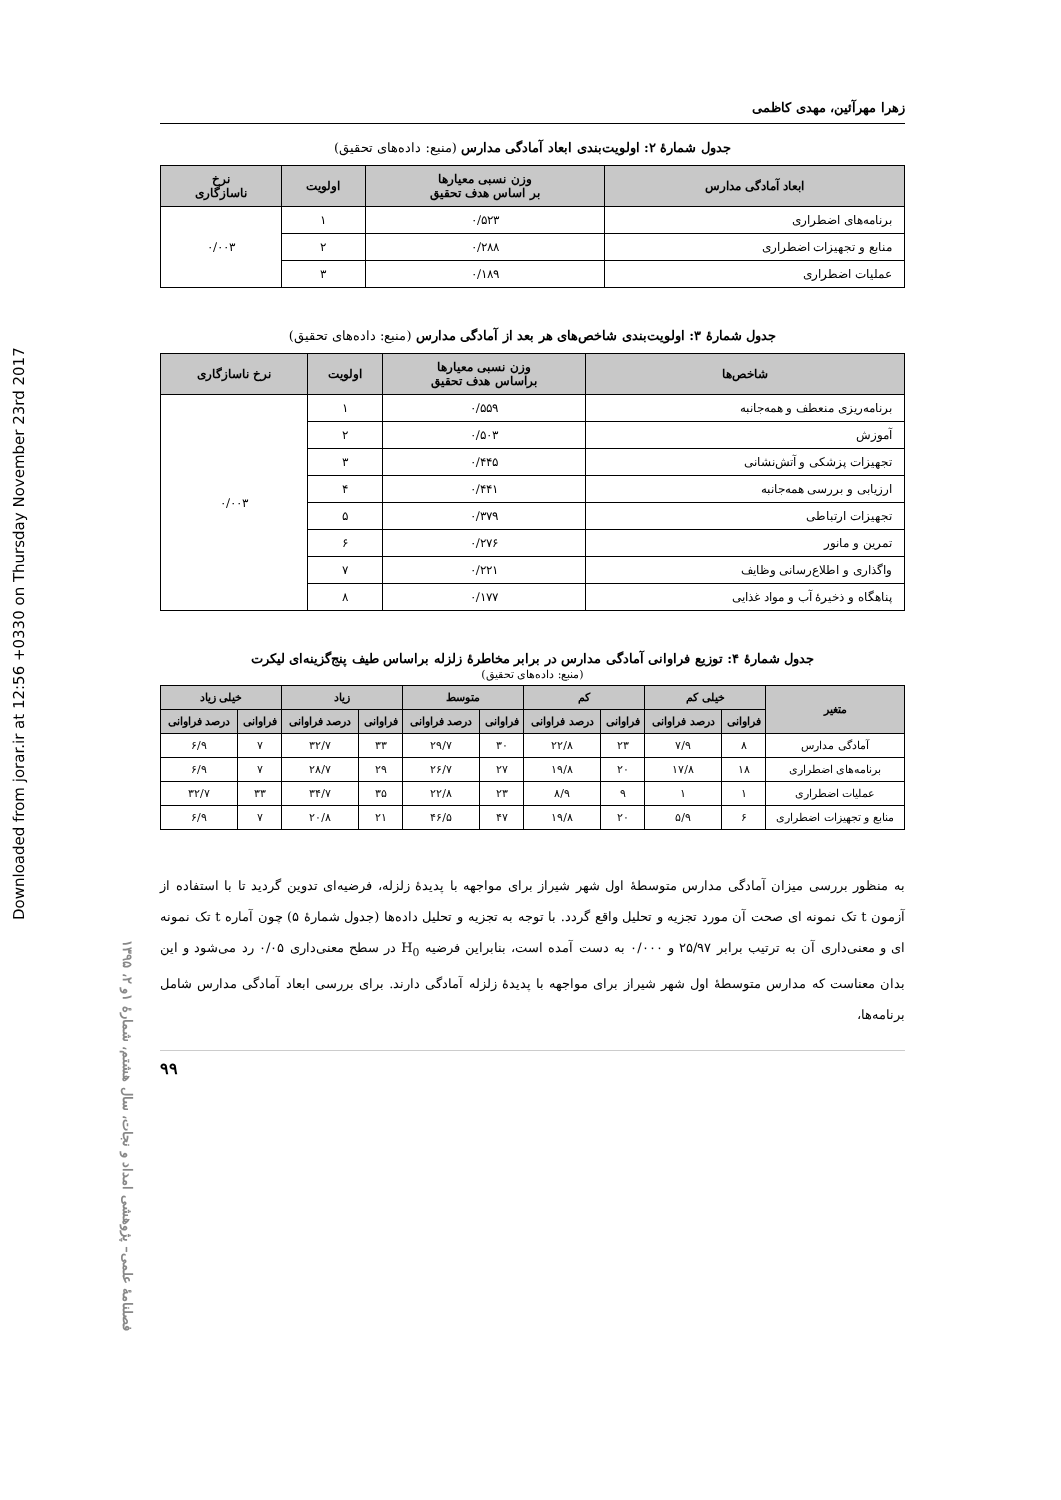Downloaded from jorar.ir at 12:56 +0330 on Thursday November 23rd 2017
فصلنامهٔ علمی– پژوهشی امداد و نجات، سال هشتم، شمارهٔ ۱و ۲، ۱۳۹۵
زهرا مهرآئین، مهدی کاظمی
جدول شمارهٔ ۲: اولویت‌بندی ابعاد آمادگی مدارس (منبع: داده‌های تحقیق)
| ابعاد آمادگی مدارس | وزن نسبی معیارها بر اساس هدف تحقیق | اولویت | نرخ ناسازگاری |
| --- | --- | --- | --- |
| برنامه‌های اضطراری | ۰/۵۲۳ | ۱ | ۰/۰۰۳ |
| منابع و تجهیزات اضطراری | ۰/۲۸۸ | ۲ | |
| عملیات اضطراری | ۰/۱۸۹ | ۳ | |
جدول شمارهٔ ۳: اولویت‌بندی شاخص‌های هر بعد از آمادگی مدارس (منبع: داده‌های تحقیق)
| شاخص‌ها | وزن نسبی معیارها براساس هدف تحقیق | اولویت | نرخ ناسازگاری |
| --- | --- | --- | --- |
| برنامه‌ریزی منعطف و همه‌جانبه | ۰/۵۵۹ | ۱ | ۰/۰۰۳ |
| آموزش | ۰/۵۰۳ | ۲ | |
| تجهیزات پزشکی و آتش‌نشانی | ۰/۴۴۵ | ۳ | |
| ارزیابی و بررسی همه‌جانبه | ۰/۴۴۱ | ۴ | |
| تجهیزات ارتباطی | ۰/۳۷۹ | ۵ | |
| تمرین و مانور | ۰/۲۷۶ | ۶ | |
| واگذاری و اطلاع‌رسانی وظایف | ۰/۲۲۱ | ۷ | |
| پناهگاه و ذخیرهٔ آب و مواد غذایی | ۰/۱۷۷ | ۸ | |
جدول شمارهٔ ۴: توزیع فراوانی آمادگی مدارس در برابر مخاطرهٔ زلزله براساس طیف پنج‌گزینه‌ای لیکرت
(منبع: داده‌های تحقیق)
| متغیر | خیلی کم | | کم | | متوسط | | زیاد | | خیلی زیاد | |
| --- | --- | --- | --- | --- | --- | --- | --- | --- | --- | --- |
| | فراوانی | درصد فراوانی | فراوانی | درصد فراوانی | فراوانی | درصد فراوانی | فراوانی | درصد فراوانی | فراوانی | درصد فراوانی |
| آمادگی مدارس | ۸ | ۷/۹ | ۲۳ | ۲۲/۸ | ۳۰ | ۲۹/۷ | ۳۳ | ۳۲/۷ | ۷ | ۶/۹ |
| برنامه‌های اضطراری | ۱۸ | ۱۷/۸ | ۲۰ | ۱۹/۸ | ۲۷ | ۲۶/۷ | ۲۹ | ۲۸/۷ | ۷ | ۶/۹ |
| عملیات اضطراری | ۱ | ۱ | ۹ | ۸/۹ | ۲۳ | ۲۲/۸ | ۳۵ | ۳۴/۷ | ۳۳ | ۳۲/۷ |
| منابع و تجهیزات اضطراری | ۶ | ۵/۹ | ۲۰ | ۱۹/۸ | ۴۷ | ۴۶/۵ | ۲۱ | ۲۰/۸ | ۷ | ۶/۹ |
به منظور بررسی میزان آمادگی مدارس متوسطهٔ اول شهر شیراز برای مواجهه با پدیدهٔ زلزله، فرضیه‌ای تدوین گردید تا با استفاده از آزمون t تک نمونه ای صحت آن مورد تجزیه و تحلیل واقع گردد. با توجه به تجزیه و تحلیل داده‌ها (جدول شمارهٔ ۵) چون آماره t تک نمونه ای و معنی‌داری آن به ترتیب برابر ۲۵/۹۷ و ۰/۰۰۰ به دست آمده است، بنابراین فرضیه H<sub>0</sub> در سطح معنی‌داری ۰/۰۵ رد می‌شود و این بدان معناست که مدارس متوسطهٔ اول شهر شیراز برای مواجهه با پدیدهٔ زلزله آمادگی دارند. برای بررسی ابعاد آمادگی مدارس شامل برنامه‌ها،
۹۹